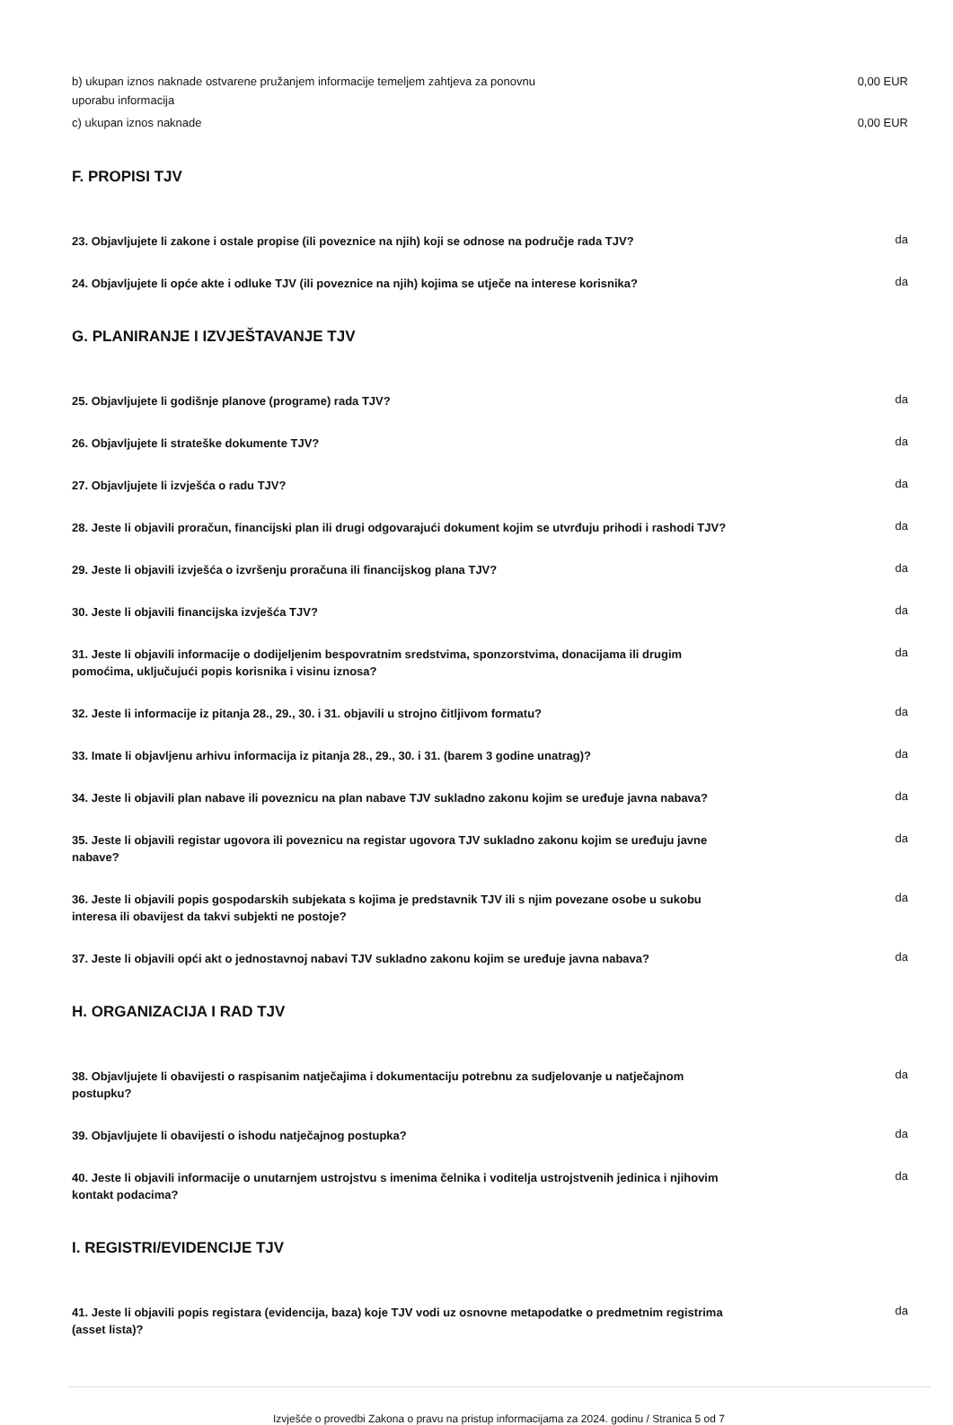b) ukupan iznos naknade ostvarene pružanjem informacije temeljem zahtjeva za ponovnu uporabu informacija
0,00 EUR
c) ukupan iznos naknade 0,00 EUR
F. PROPISI TJV
23. Objavljujete li zakone i ostale propise (ili poveznice na njih) koji se odnose na područje rada TJV?
da
24. Objavljujete li opće akte i odluke TJV (ili poveznice na njih) kojima se utječe na interese korisnika?
da
G. PLANIRANJE I IZVJEŠTAVANJE TJV
25. Objavljujete li godišnje planove (programe) rada TJV?
da
26. Objavljujete li strateške dokumente TJV?
da
27. Objavljujete li izvješća o radu TJV?
da
28. Jeste li objavili proračun, financijski plan ili drugi odgovarajući dokument kojim se utvrđuju prihodi i rashodi TJV?
da
29. Jeste li objavili izvješća o izvršenju proračuna ili financijskog plana TJV?
da
30. Jeste li objavili financijska izvješća TJV?
da
31. Jeste li objavili informacije o dodijeljenim bespovratnim sredstvima, sponzorstvima, donacijama ili drugim pomoćima, uključujući popis korisnika i visinu iznosa?
da
32. Jeste li informacije iz pitanja 28., 29., 30. i 31. objavili u strojno čitljivom formatu?
da
33. Imate li objavljenu arhivu informacija iz pitanja 28., 29., 30. i 31. (barem 3 godine unatrag)?
da
34. Jeste li objavili plan nabave ili poveznicu na plan nabave TJV sukladno zakonu kojim se uređuje javna nabava?
da
35. Jeste li objavili registar ugovora ili poveznicu na registar ugovora TJV sukladno zakonu kojim se uređuju javne nabave?
da
36. Jeste li objavili popis gospodarskih subjekata s kojima je predstavnik TJV ili s njim povezane osobe u sukobu interesa ili obavijest da takvi subjekti ne postoje?
da
37. Jeste li objavili opći akt o jednostavnoj nabavi TJV sukladno zakonu kojim se uređuje javna nabava?
da
H. ORGANIZACIJA I RAD TJV
38. Objavljujete li obavijesti o raspisanim natječajima i dokumentaciju potrebnu za sudjelovanje u natječajnom postupku?
da
39. Objavljujete li obavijesti o ishodu natječajnog postupka?
da
40. Jeste li objavili informacije o unutarnjem ustrojstvu s imenima čelnika i voditelja ustrojstvenih jedinica i njihovim kontakt podacima?
da
I. REGISTRI/EVIDENCIJE TJV
41. Jeste li objavili popis registara (evidencija, baza) koje TJV vodi uz osnovne metapodatke o predmetnim registrima (asset lista)?
da
Izvješće o provedbi Zakona o pravu na pristup informacijama za 2024. godinu / Stranica 5 od 7